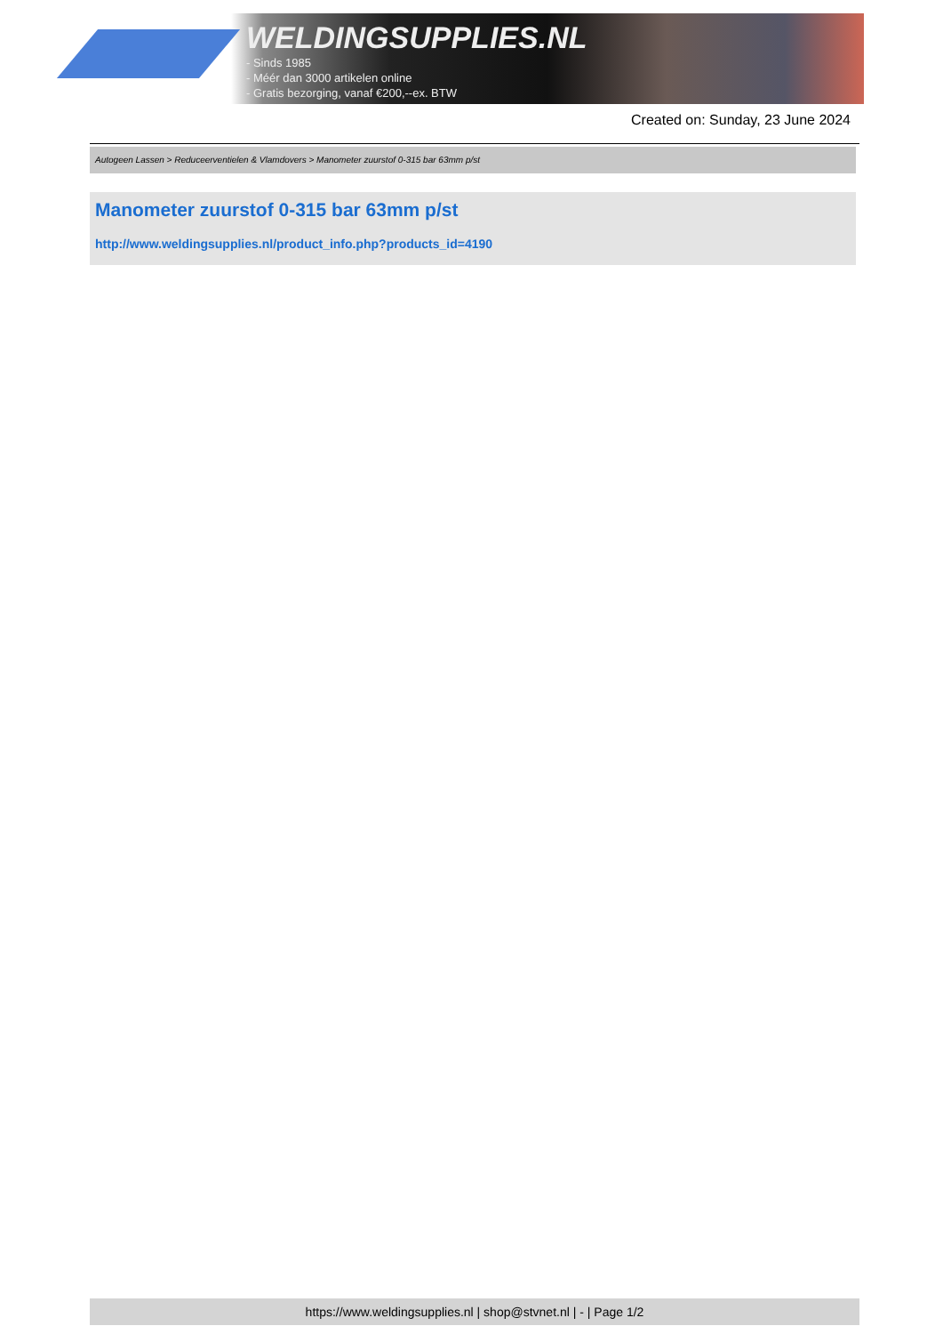WELDINGSUPPLIES.NL
- Sinds 1985
- Méér dan 3000 artikelen online
- Gratis bezorging, vanaf €200,--ex. BTW
Created on: Sunday, 23 June 2024
Autogeen Lassen > Reduceerventielen & Vlamdovers > Manometer zuurstof 0-315 bar 63mm p/st
Manometer zuurstof 0-315 bar 63mm p/st
http://www.weldingsupplies.nl/product_info.php?products_id=4190
https://www.weldingsupplies.nl | shop@stvnet.nl | - | Page 1/2